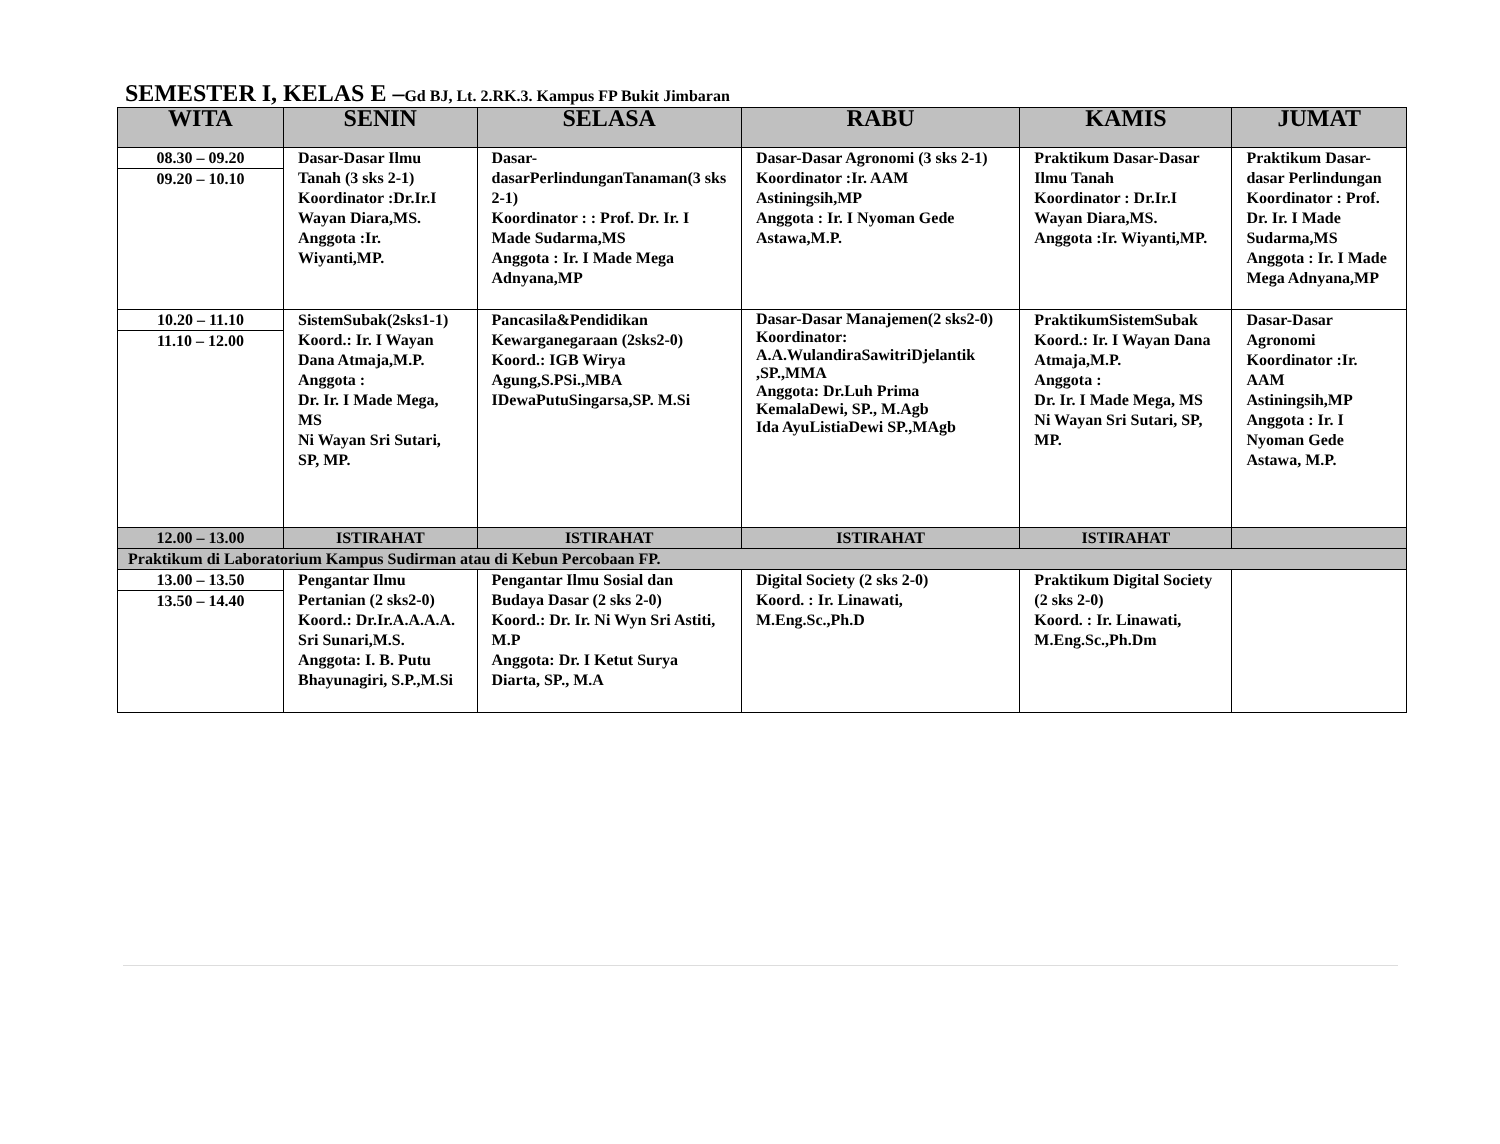SEMESTER I, KELAS E –Gd BJ, Lt. 2.RK.3. Kampus FP Bukit Jimbaran
| WITA | SENIN | SELASA | RABU | KAMIS | JUMAT |
| --- | --- | --- | --- | --- | --- |
| 08.30 – 09.20 09.20 – 10.10 | Dasar-Dasar Ilmu Tanah (3 sks 2-1) Koordinator :Dr.Ir.I Wayan Diara,MS. Anggota :Ir. Wiyanti,MP. | Dasar-dasarPerlindunganTanaman(3 sks 2-1) Koordinator : : Prof. Dr. Ir. I Made Sudarma,MS Anggota : Ir. I Made Mega Adnyana,MP | Dasar-Dasar Agronomi (3 sks 2-1) Koordinator :Ir. AAM Astiningsih,MP Anggota : Ir. I Nyoman Gede Astawa,M.P. | Praktikum Dasar-Dasar Ilmu Tanah Koordinator : Dr.Ir.I Wayan Diara,MS. Anggota :Ir. Wiyanti,MP. | Praktikum Dasar-dasar Perlindungan Koordinator : Prof. Dr. Ir. I Made Sudarma,MS Anggota : Ir. I Made Mega Adnyana,MP |
| 10.20 – 11.10 11.10 – 12.00 | SistemSubak(2sks1-1) Koord.: Ir. I Wayan Dana Atmaja,M.P. Anggota : Dr. Ir. I Made Mega, MS Ni Wayan Sri Sutari, SP, MP. | Pancasila&Pendidikan Kewarganegaraan (2sks2-0) Koord.: IGB Wirya Agung,S.PSi.,MBA IDewaPutuSingarsa,SP. M.Si | Dasar-Dasar Manajemen(2 sks2-0) Koordinator: A.A.WulandiraSawitriDjelantik ,SP.,MMA Anggota: Dr.Luh Prima KemalaDewi, SP., M.Agb Ida AyuListiaDewi SP.,MAgb | PraktikumSistemSubak Koord.: Ir. I Wayan Dana Atmaja,M.P. Anggota : Dr. Ir. I Made Mega, MS Ni Wayan Sri Sutari, SP, MP. | Dasar-Dasar Agronomi Koordinator :Ir. AAM Astiningsih,MP Anggota : Ir. I Nyoman Gede Astawa, M.P. |
| 12.00 – 13.00 | ISTIRAHAT | ISTIRAHAT | ISTIRAHAT | ISTIRAHAT | |
| Praktikum di Laboratorium Kampus Sudirman atau di Kebun Percobaan FP. | | | | | |
| 13.00 – 13.50 13.50 – 14.40 | Pengantar Ilmu Pertanian (2 sks2-0) Koord.: Dr.Ir.A.A.A.A. Sri Sunari,M.S. Anggota: I. B. Putu Bhayunagiri, S.P.,M.Si | Pengantar Ilmu Sosial dan Budaya Dasar (2 sks 2-0) Koord.: Dr. Ir. Ni Wyn Sri Astiti, M.P Anggota: Dr. I Ketut Surya Diarta, SP., M.A | Digital Society (2 sks 2-0) Koord. : Ir. Linawati, M.Eng.Sc.,Ph.D | Praktikum Digital Society (2 sks 2-0) Koord. : Ir. Linawati, M.Eng.Sc.,Ph.Dm | |